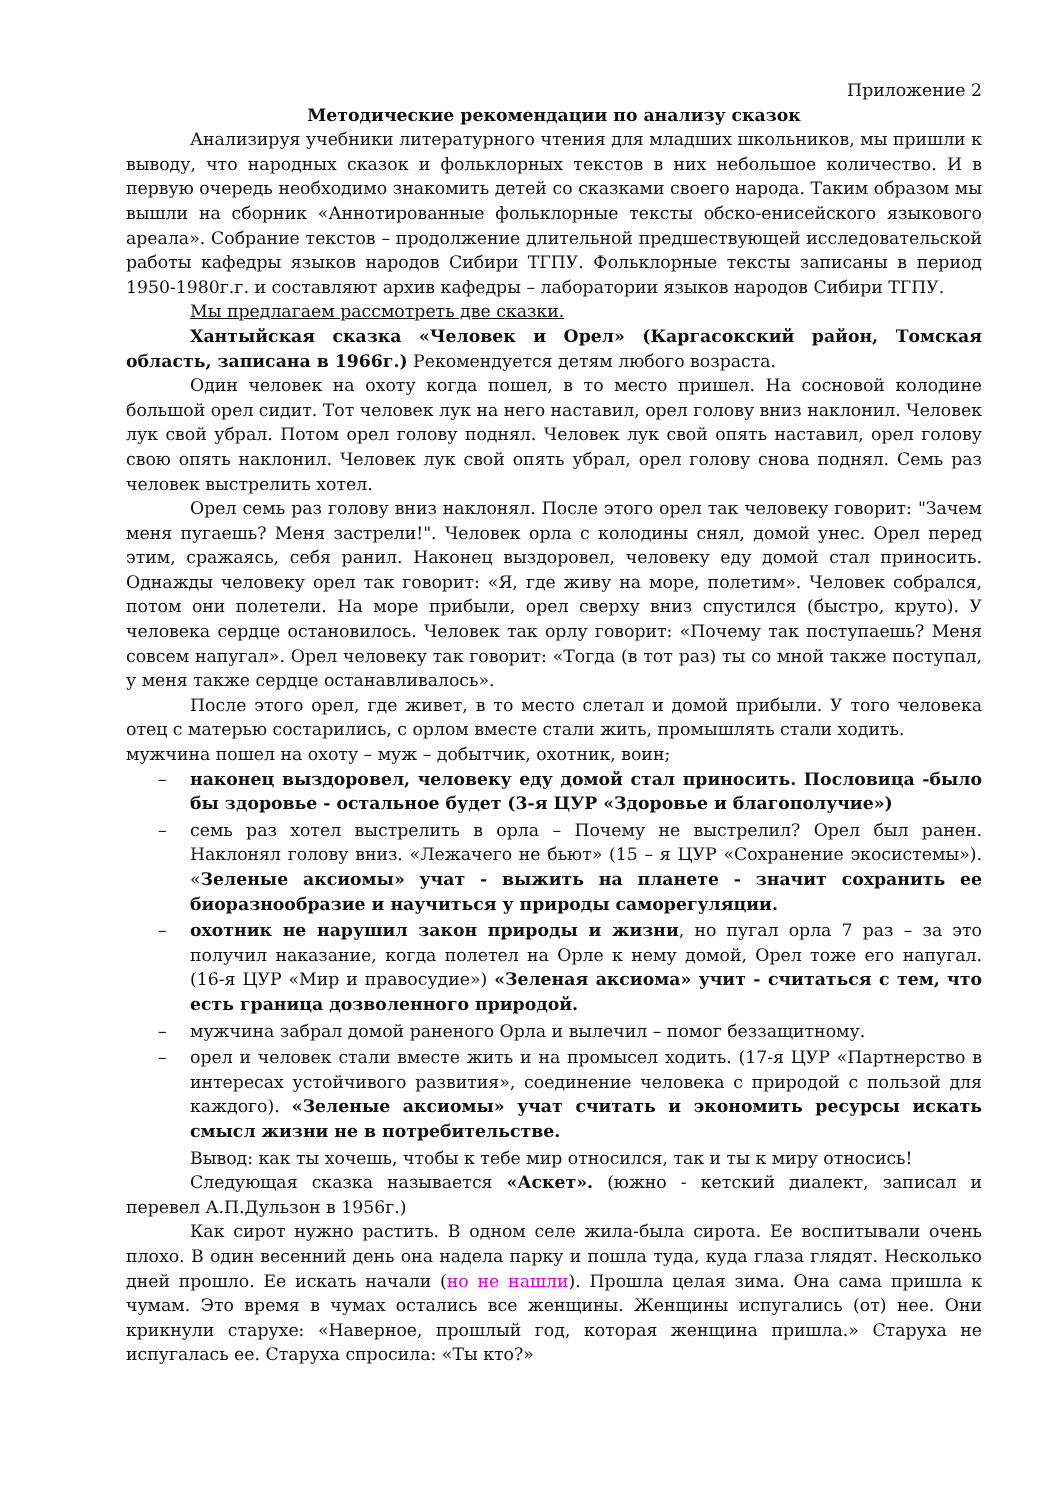Приложение 2
Методические рекомендации по анализу сказок
Анализируя учебники литературного чтения для младших школьников, мы пришли к выводу, что народных сказок и фольклорных текстов в них небольшое количество. И в первую очередь необходимо знакомить детей со сказками своего народа. Таким образом мы вышли на сборник «Аннотированные фольклорные тексты обско-енисейского языкового ареала». Собрание текстов – продолжение длительной предшествующей исследовательской работы кафедры языков народов Сибири ТГПУ. Фольклорные тексты записаны в период 1950-1980г.г. и составляют архив кафедры – лаборатории языков народов Сибири ТГПУ.
Мы предлагаем рассмотреть две сказки.
Хантыйская сказка «Человек и Орел» (Каргасокский район, Томская область, записана в 1966г.) Рекомендуется детям любого возраста.
Один человек на охоту когда пошел, в то место пришел. На сосновой колодине большой орел сидит. Тот человек лук на него наставил, орел голову вниз наклонил. Человек лук свой убрал. Потом орел голову поднял. Человек лук свой опять наставил, орел голову свою опять наклонил. Человек лук свой опять убрал, орел голову снова поднял. Семь раз человек выстрелить хотел.
Орел семь раз голову вниз наклонял. После этого орел так человеку говорит: "Зачем меня пугаешь? Меня застрели!". Человек орла с колодины снял, домой унес. Орел перед этим, сражаясь, себя ранил. Наконец выздоровел, человеку еду домой стал приносить. Однажды человеку орел так говорит: «Я, где живу на море, полетим». Человек собрался, потом они полетели. На море прибыли, орел сверху вниз спустился (быстро, круто). У человека сердце остановилось. Человек так орлу говорит: «Почему так поступаешь? Меня совсем напугал». Орел человеку так говорит: «Тогда (в тот раз) ты со мной также поступал, у меня также сердце останавливалось».
После этого орел, где живет, в то место слетал и домой прибыли. У того человека отец с матерью состарились, с орлом вместе стали жить, промышлять стали ходить.
мужчина пошел на охоту – муж – добытчик, охотник, воин;
– наконец выздоровел, человеку еду домой стал приносить. Пословица -было бы здоровье - остальное будет (3-я ЦУР «Здоровье и благополучие»)
– семь раз хотел выстрелить в орла – Почему не выстрелил? Орел был ранен. Наклонял голову вниз. «Лежачего не бьют» (15 – я ЦУР «Сохранение экосистемы»). «Зеленые аксиомы» учат - выжить на планете - значит сохранить ее биоразнообразие и научиться у природы саморегуляции.
– охотник не нарушил закон природы и жизни, но пугал орла 7 раз – за это получил наказание, когда полетел на Орле к нему домой, Орел тоже его напугал. (16-я ЦУР «Мир и правосудие») «Зеленая аксиома» учит - считаться с тем, что есть граница дозволенного природой.
– мужчина забрал домой раненого Орла и вылечил – помог беззащитному.
– орел и человек стали вместе жить и на промысел ходить. (17-я ЦУР «Партнерство в интересах устойчивого развития», соединение человека с природой с пользой для каждого). «Зеленые аксиомы» учат считать и экономить ресурсы искать смысл жизни не в потребительстве.
Вывод: как ты хочешь, чтобы к тебе мир относился, так и ты к миру относись!
Следующая сказка называется «Аскет». (южно - кетский диалект, записал и перевел А.П.Дульзон в 1956г.)
Как сирот нужно растить. В одном селе жила-была сирота. Ее воспитывали очень плохо. В один весенний день она надела парку и пошла туда, куда глаза глядят. Несколько дней прошло. Ее искать начали (но не нашли). Прошла целая зима. Она сама пришла к чумам. Это время в чумах остались все женщины. Женщины испугались (от) нее. Они крикнули старухе: «Наверное, прошлый год, которая женщина пришла.» Старуха не испугалась ее. Старуха спросила: «Ты кто?»